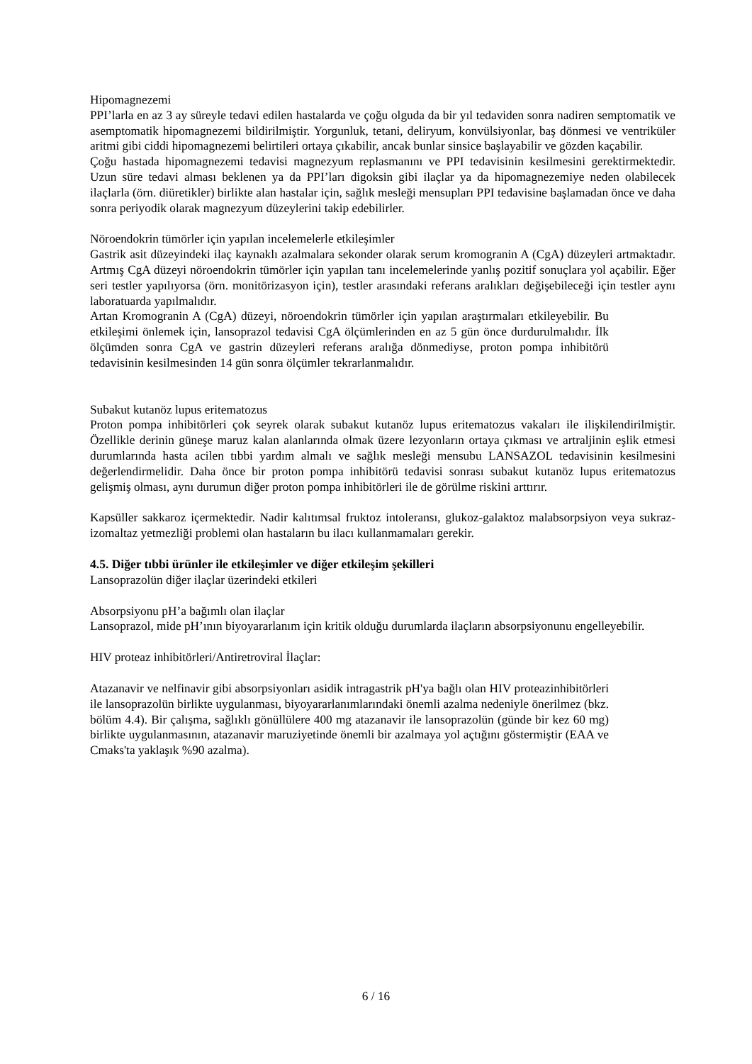Hipomagnezemi
PPI’larla en az 3 ay süreyle tedavi edilen hastalarda ve çoğu olguda da bir yıl tedaviden sonra nadiren semptomatik ve asemptomatik hipomagnezemi bildirilmiştir. Yorgunluk, tetani, deliryum, konvülsiyonlar, baş dönmesi ve ventriküler aritmi gibi ciddi hipomagnezemi belirtileri ortaya çıkabilir, ancak bunlar sinsice başlayabilir ve gözden kaçabilir.
Çoğu hastada hipomagnezemi tedavisi magnezyum replasmanını ve PPI tedavisinin kesilmesini gerektirmektedir. Uzun süre tedavi alması beklenen ya da PPI’ları digoksin gibi ilaçlar ya da hipomagnezemiye neden olabilecek ilaçlarla (örn. diüretikler) birlikte alan hastalar için, sağlık mesleği mensupları PPI tedavisine başlamadan önce ve daha sonra periyodik olarak magnezyum düzeylerini takip edebilirler.
Nöroendokrin tümörler için yapılan incelemelerle etkileşimler
Gastrik asit düzeyindeki ilaç kaynaklı azalmalara sekonder olarak serum kromogranin A (CgA) düzeyleri artmaktadır. Artmış CgA düzeyi nöroendokrin tümörler için yapılan tanı incelemelerinde yanlış pozitif sonuçlara yol açabilir. Eğer seri testler yapılıyorsa (örn. monitörizasyon için), testler arasındaki referans aralıkları değişebileceği için testler aynı laboratuarda yapılmalıdır.
Artan Kromogranin A (CgA) düzeyi, nöroendokrin tümörler için yapılan araştırmaları etkileyebilir. Bu etkileşimi önlemek için, lansoprazol tedavisi CgA ölçümlerinden en az 5 gün önce durdurulmalıdır. İlk ölçümden sonra CgA ve gastrin düzeyleri referans aralığa dönmediyse, proton pompa inhibitörü tedavisinin kesilmesinden 14 gün sonra ölçümler tekrarlanmalıdır.
Subakut kutanöz lupus eritematozus
Proton pompa inhibitörleri çok seyrek olarak subakut kutanöz lupus eritematozus vakaları ile ilişkilendirilmiştir. Özellikle derinin güneşe maruz kalan alanlarında olmak üzere lezyonların ortaya çıkması ve artraljinin eşlik etmesi durumlarında hasta acilen tıbbi yardım almalı ve sağlık mesleği mensubu LANSAZOL tedavisinin kesilmesini değerlendirmelidir. Daha önce bir proton pompa inhibitörü tedavisi sonrası subakut kutanöz lupus eritematozus gelişmiş olması, aynı durumun diğer proton pompa inhibitörleri ile de görülme riskini arttırır.
Kapsüller sakkaroz içermektedir. Nadir kalıtımsal fruktoz intoleransı, glukoz-galaktoz malabsorpsiyon veya sukraz-izomaltaz yetmezliği problemi olan hastaların bu ilacı kullanmamaları gerekir.
4.5. Diğer tıbbi ürünler ile etkileşimler ve diğer etkileşim şekilleri
Lansoprazolün diğer ilaçlar üzerindeki etkileri
Absorpsiyonu pH’a bağımlı olan ilaçlar
Lansoprazol, mide pH’ının biyoyararlanım için kritik olduğu durumlarda ilaçların absorpsiyonunu engelleyebilir.
HIV proteaz inhibitörleri/Antiretroviral İlaçlar:
Atazanavir ve nelfinavir gibi absorpsiyonları asidik intragastrik pH'ya bağlı olan HIV proteazinhibitörleri ile lansoprazolün birlikte uygulanması, biyoyararlanımlarındaki önemli azalma nedeniyle önerilmez (bkz. bölüm 4.4). Bir çalışma, sağlıklı gönüllülere 400 mg atazanavir ile lansoprazolün (günde bir kez 60 mg) birlikte uygulanmasının, atazanavir maruziyetinde önemli bir azalmaya yol açtığını göstermiştir (EAA ve Cmaks'ta yaklaşık %90 azalma).
6 / 16